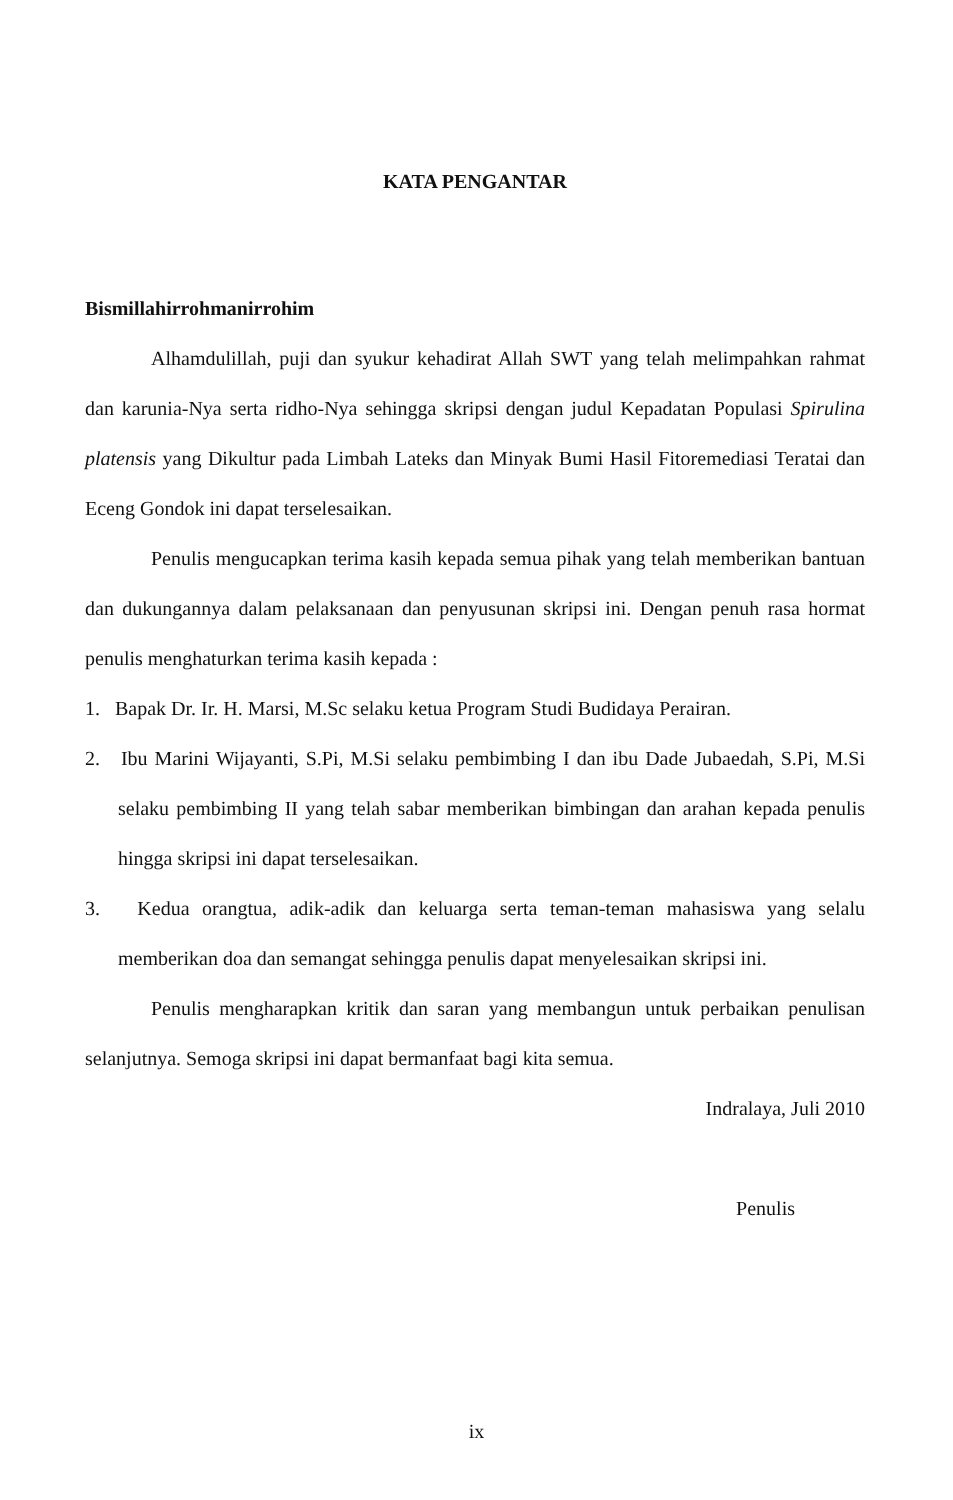KATA PENGANTAR
Bismillahirrohmanirrohim
Alhamdulillah, puji dan syukur kehadirat Allah SWT yang telah melimpahkan rahmat dan karunia-Nya serta ridho-Nya sehingga skripsi dengan judul Kepadatan Populasi Spirulina platensis yang Dikultur pada Limbah Lateks dan Minyak Bumi Hasil Fitoremediasi Teratai dan Eceng Gondok ini dapat terselesaikan.
Penulis mengucapkan terima kasih kepada semua pihak yang telah memberikan bantuan dan dukungannya dalam pelaksanaan dan penyusunan skripsi ini. Dengan penuh rasa hormat penulis menghaturkan terima kasih kepada :
1. Bapak Dr. Ir. H. Marsi, M.Sc selaku ketua Program Studi Budidaya Perairan.
2. Ibu Marini Wijayanti, S.Pi, M.Si selaku pembimbing I dan ibu Dade Jubaedah, S.Pi, M.Si selaku pembimbing II yang telah sabar memberikan bimbingan dan arahan kepada penulis hingga skripsi ini dapat terselesaikan.
3. Kedua orangtua, adik-adik dan keluarga serta teman-teman mahasiswa yang selalu memberikan doa dan semangat sehingga penulis dapat menyelesaikan skripsi ini.
Penulis mengharapkan kritik dan saran yang membangun untuk perbaikan penulisan selanjutnya. Semoga skripsi ini dapat bermanfaat bagi kita semua.
Indralaya, Juli 2010
Penulis
ix